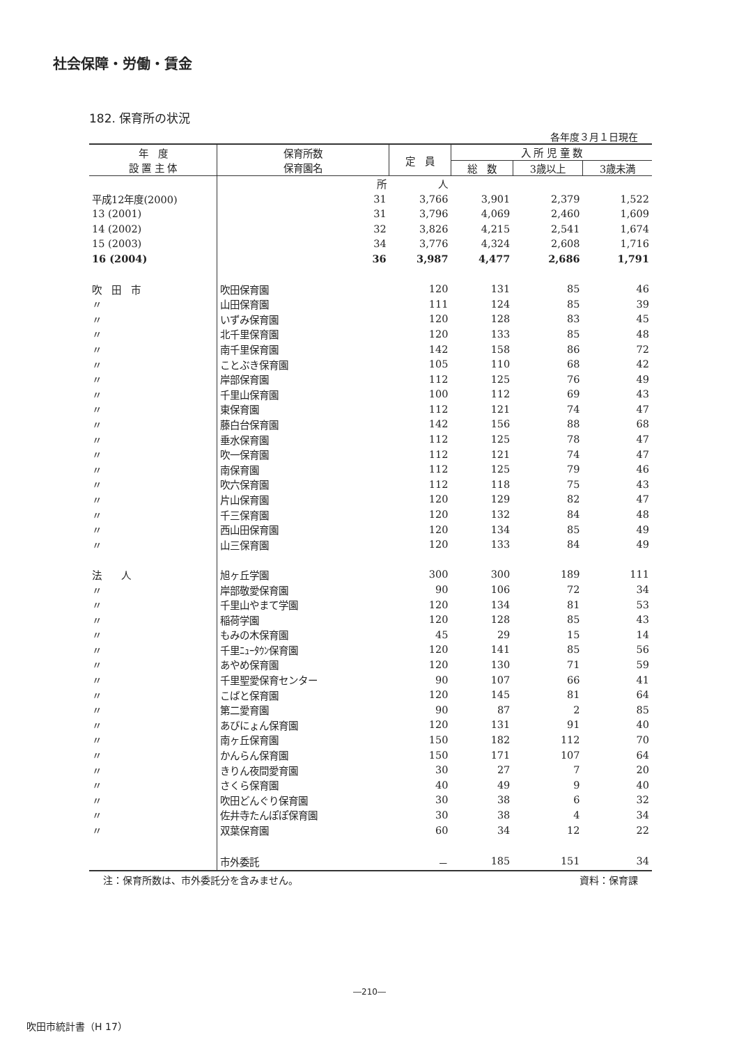社会保障・労働・賃金
182. 保育所の状況
各年度３月１日現在
| 年 度 設 置 主 体 | 保育所数 保育園名 | 定 員 | 入 所 児 童 数 | | |
| --- | --- | --- | --- | --- | --- |
| | | | 総 数 | 3歳以上 | 3歳未満 |
| | 所 | 人 | | | |
| 平成12年度(2000) | 31 | 3,766 | 3,901 | 2,379 | 1,522 |
| 13 (2001) | 31 | 3,796 | 4,069 | 2,460 | 1,609 |
| 14 (2002) | 32 | 3,826 | 4,215 | 2,541 | 1,674 |
| 15 (2003) | 34 | 3,776 | 4,324 | 2,608 | 1,716 |
| 16 (2004) | 36 | 3,987 | 4,477 | 2,686 | 1,791 |
| 吹 田 市 | 吹田保育園 | 120 | 131 | 85 | 46 |
| 〃 | 山田保育園 | 111 | 124 | 85 | 39 |
| 〃 | いずみ保育園 | 120 | 128 | 83 | 45 |
| 〃 | 北千里保育園 | 120 | 133 | 85 | 48 |
| 〃 | 南千里保育園 | 142 | 158 | 86 | 72 |
| 〃 | ことぶき保育園 | 105 | 110 | 68 | 42 |
| 〃 | 岸部保育園 | 112 | 125 | 76 | 49 |
| 〃 | 千里山保育園 | 100 | 112 | 69 | 43 |
| 〃 | 東保育園 | 112 | 121 | 74 | 47 |
| 〃 | 藤白台保育園 | 142 | 156 | 88 | 68 |
| 〃 | 垂水保育園 | 112 | 125 | 78 | 47 |
| 〃 | 吹一保育園 | 112 | 121 | 74 | 47 |
| 〃 | 南保育園 | 112 | 125 | 79 | 46 |
| 〃 | 吹六保育園 | 112 | 118 | 75 | 43 |
| 〃 | 片山保育園 | 120 | 129 | 82 | 47 |
| 〃 | 千三保育園 | 120 | 132 | 84 | 48 |
| 〃 | 西山田保育園 | 120 | 134 | 85 | 49 |
| 〃 | 山三保育園 | 120 | 133 | 84 | 49 |
| 法 人 | 旭ヶ丘学園 | 300 | 300 | 189 | 111 |
| 〃 | 岸部敬愛保育園 | 90 | 106 | 72 | 34 |
| 〃 | 千里山やまて学園 | 120 | 134 | 81 | 53 |
| 〃 | 稲荷学園 | 120 | 128 | 85 | 43 |
| 〃 | もみの木保育園 | 45 | 29 | 15 | 14 |
| 〃 | 千里ﾆｭｰﾀｳﾝ保育園 | 120 | 141 | 85 | 56 |
| 〃 | あやめ保育園 | 120 | 130 | 71 | 59 |
| 〃 | 千里聖愛保育センター | 90 | 107 | 66 | 41 |
| 〃 | こばと保育園 | 120 | 145 | 81 | 64 |
| 〃 | 第二愛育園 | 90 | 87 | 2 | 85 |
| 〃 | あびにょん保育園 | 120 | 131 | 91 | 40 |
| 〃 | 南ヶ丘保育園 | 150 | 182 | 112 | 70 |
| 〃 | かんらん保育園 | 150 | 171 | 107 | 64 |
| 〃 | きりん夜間愛育園 | 30 | 27 | 7 | 20 |
| 〃 | さくら保育園 | 40 | 49 | 9 | 40 |
| 〃 | 吹田どんぐり保育園 | 30 | 38 | 6 | 32 |
| 〃 | 佐井寺たんぽぽ保育園 | 30 | 38 | 4 | 34 |
| 〃 | 双葉保育園 | 60 | 34 | 12 | 22 |
| | 市外委託 | － | 185 | 151 | 34 |
注：保育所数は、市外委託分を含みません。 資料：保育課
―210―
吹田市統計書（H 17）